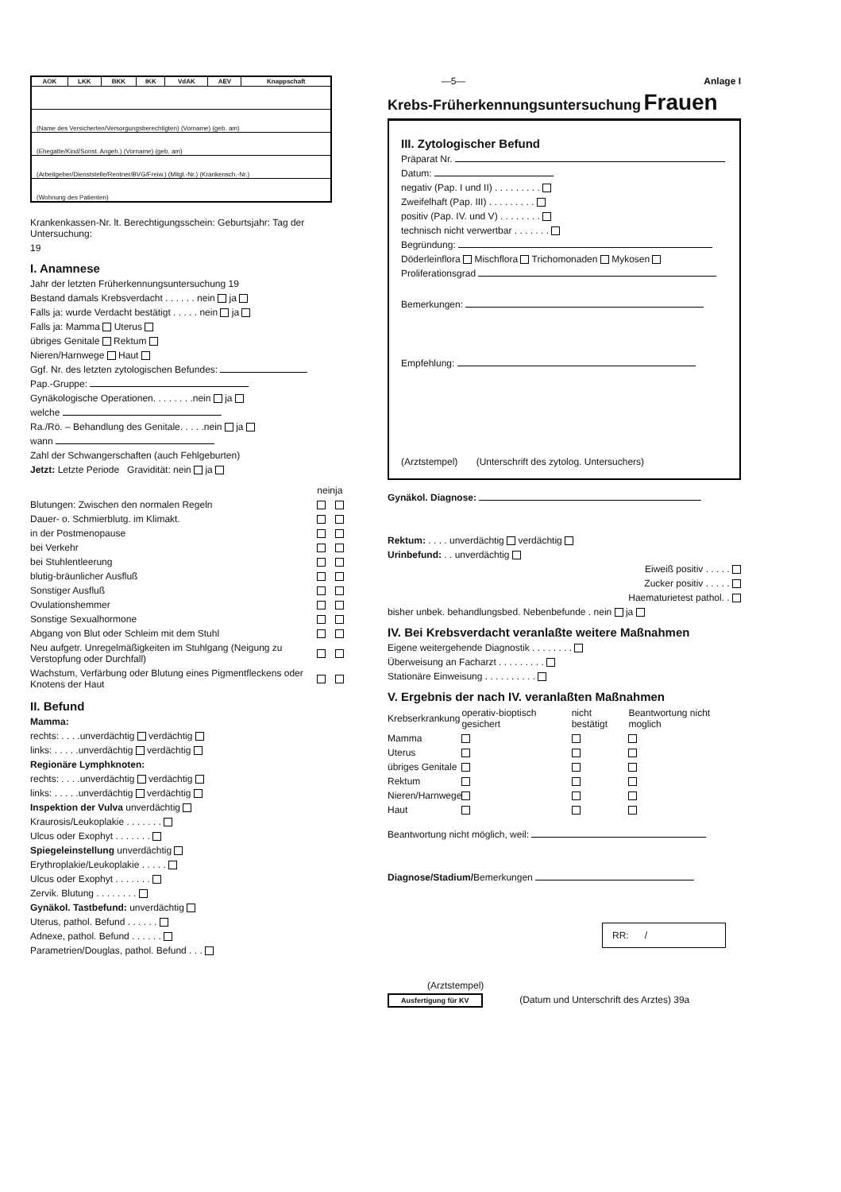| AOK | LKK | BKK | IKK | VdAK | AEV | Knappschaft |
| --- | --- | --- | --- | --- | --- | --- |
| (Name des Versicherten/Versorgungsberechtigten) (Vorname) (geb. am) | | | | | | |
| (Ehegatte/Kind/Sonst. Angeh.) (Vorname) (geb. am) | | | | | | |
| (Arbeitgeber/Dienststelle/Rentner/BVG/Freiw.) (Mitgl.-Nr.) (Krankensch.-Nr.) | | | | | | |
| (Wohnung des Patienten) | | | | | | |
Krankenkassen-Nr. lt. Berechtigungsschein: Geburtsjahr: Tag der Untersuchung:
19
I. Anamnese
Jahr der letzten Früherkennungsuntersuchung 19
Bestand damals Krebsverdacht . . . . . . nein ja
Falls ja: wurde Verdacht bestätigt . . . . . nein ja
Falls ja: Mamma Uterus
übriges Genitale Rektum
Nieren/Harnwege Haut
Ggf. Nr. des letzten zytologischen Befundes:
Pap.-Gruppe:
Gynäkologische Operationen. . . . . . . .nein ja
welche
Ra./Rö. – Behandlung des Genitale. . . . .nein ja
wann
Zahl der Schwangerschaften (auch Fehlgeburten)
Jetzt: Letzte Periode Gravidität: nein ja
| | nein | ja |
| Blutungen: Zwischen den normalen Regeln | | |
| Dauer- o. Schmierblutg. im Klimakt. | | |
| in der Postmenopause | | |
| bei Verkehr | | |
| bei Stuhlentleerung | | |
| blutig-bräunlicher Ausfluß | | |
| Sonstiger Ausfluß | | |
| Ovulationshemmer | | |
| Sonstige Sexualhormone | | |
| Abgang von Blut oder Schleim mit dem Stuhl | | |
| Neu aufgetr. Unregelmäßigkeiten im Stuhlgang (Neigung zu Verstopfung oder Durchfall) | | |
| Wachstum, Verfärbung oder Blutung eines Pigmentfleckens oder Knotens der Haut | | |
II. Befund
Mamma:
rechts: . . . .unverdächtig verdächtig
links: . . . . .unverdächtig verdächtig
Regionäre Lymphknoten:
rechts: . . . .unverdächtig verdächtig
links: . . . . .unverdächtig verdächtig
Inspektion der Vulva unverdächtig
Kraurosis/Leukoplakie . . . . . . .
Ulcus oder Exophyt . . . . . . .
Spiegeleinstellung unverdächtig
Erythroplakie/Leukoplakie . . . . .
Ulcus oder Exophyt . . . . . . .
Zervik. Blutung . . . . . . . .
Gynäkol. Tastbefund: unverdächtig
Uterus, pathol. Befund . . . . . .
Adnexe, pathol. Befund . . . . . .
Parametrien/Douglas, pathol. Befund . . .
—5— Anlage I
Krebs-Früherkennungsuntersuchung Frauen
III. Zytologischer Befund
Präparat Nr.
Datum:
negativ (Pap. I und II) . . . . . . . . .
Zweifelhaft (Pap. III) . . . . . . . . .
positiv (Pap. IV. und V) . . . . . . . .
technisch nicht verwertbar . . . . . . .
Begründung:
Döderleinflora Mischflora Trichomonaden Mykosen
Proliferationsgrad
Bemerkungen:
Empfehlung:
(Arztstempel) (Unterschrift des zytolog. Untersuchers)
Gynäkol. Diagnose:
Rektum: . . . . unverdächtig verdächtig
Urinbefund: . . unverdächtig
Eiweiß positiv . . . . .
Zucker positiv . . . . .
Haematurietest pathol. .
bisher unbek. behandlungsbed. Nebenbefunde . nein ja
IV. Bei Krebsverdacht veranlaßte weitere Maßnahmen
Eigene weitergehende Diagnostik . . . . . . . .
Überweisung an Facharzt . . . . . . . . .
Stationäre Einweisung . . . . . . . . . .
V. Ergebnis der nach IV. veranlaßten Maßnahmen
| Krebserkrankung | operativ-bioptisch gesichert | nicht bestätigt | Beantwortung nicht moglich |
| Mamma | | | |
| Uterus | | | |
| übriges Genitale | | | |
| Rektum | | | |
| Nieren/Harnwege | | | |
| Haut | | | |
Beantwortung nicht möglich, weil:
Diagnose/Stadium/Bemerkungen
RR: /
(Arztstempel)
Ausfertigung für KV (Datum und Unterschrift des Arztes) 39a